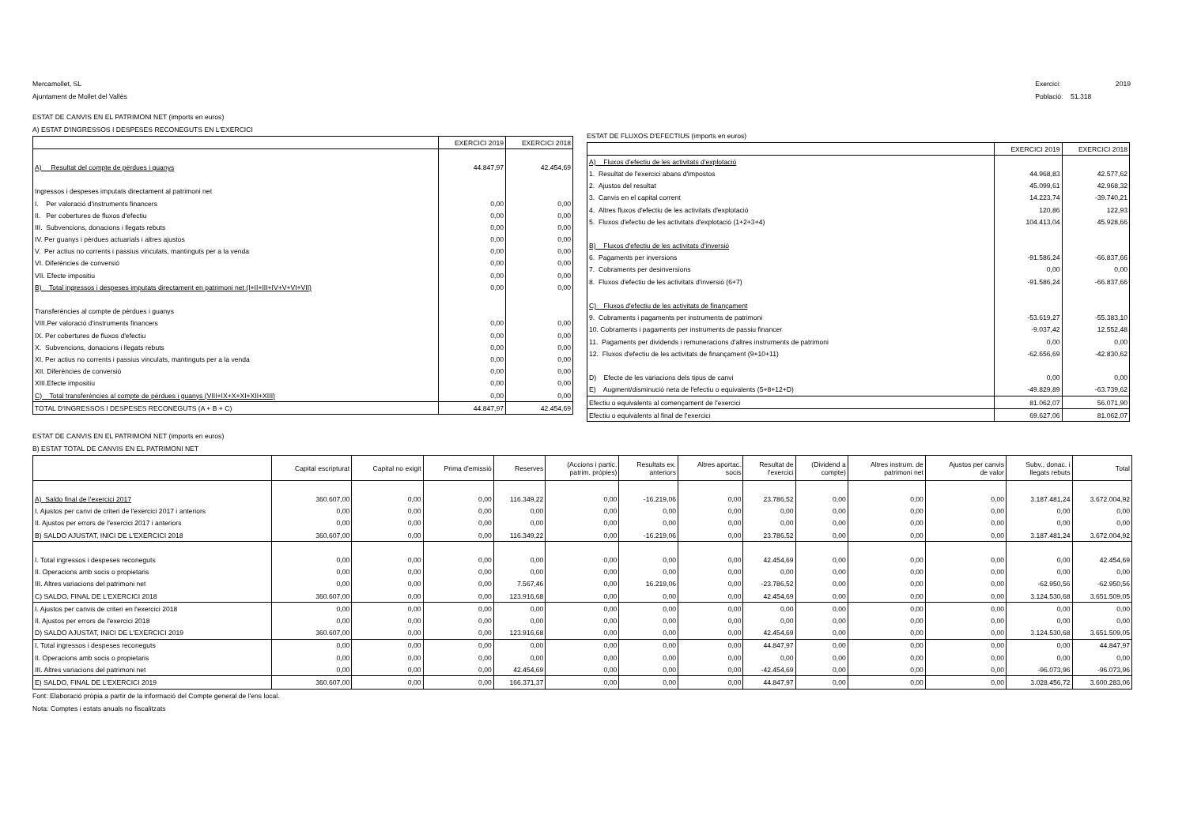Mercamollet, SL
Ajuntament de Mollet del Vallès
Exercici: 2019
Població: 51.318
ESTAT DE CANVIS EN EL PATRIMONI NET (imports en euros)
A) ESTAT D'INGRESSOS I DESPESES RECONEGUTS EN L'EXERCICI
| | EXERCICI 2019 | EXERCICI 2018 |
| --- | --- | --- |
| A) Resultat del compte de pèrdues i guanys | 44.847,97 | 42.454,69 |
| Ingressos i despeses imputats directament al patrimoni net | | |
| I. Per valoració d'instruments financers | 0,00 | 0,00 |
| II. Per cobertures de fluxos d'efectiu | 0,00 | 0,00 |
| III. Subvencions, donacions i llegats rebuts | 0,00 | 0,00 |
| IV. Per guanys i pèrdues actuarials i altres ajustos | 0,00 | 0,00 |
| V. Per actius no corrents i passius vinculats, mantinguts per a la venda | 0,00 | 0,00 |
| VI. Diferències de conversió | 0,00 | 0,00 |
| VII. Efecte impositiu | 0,00 | 0,00 |
| B) Total ingressos i despeses imputats directament en patrimoni net (I+II+III+IV+V+VI+VII) | 0,00 | 0,00 |
| Transferències al compte de pèrdues i guanys | | |
| VIII.Per valoració d'instruments financers | 0,00 | 0,00 |
| IX. Per cobertures de fluxos d'efectiu | 0,00 | 0,00 |
| X. Subvencions, donacions i llegats rebuts | 0,00 | 0,00 |
| XI. Per actius no corrents i passius vinculats, mantinguts per a la venda | 0,00 | 0,00 |
| XII. Diferències de conversió | 0,00 | 0,00 |
| XIII.Efecte impositiu | 0,00 | 0,00 |
| C) Total transferències al compte de pèrdues i guanys (VIII+IX+X+XI+XII+XIII) | 0,00 | 0,00 |
| TOTAL D'INGRESSOS I DESPESES RECONEGUTS (A + B + C) | 44.847,97 | 42.454,69 |
ESTAT DE FLUXOS D'EFECTIUS (imports en euros)
| | EXERCICI 2019 | EXERCICI 2018 |
| --- | --- | --- |
| A) Fluxos d'efectiu de les activitats d'explotació | | |
| 1. Resultat de l'exercici abans d'impostos | 44.968,83 | 42.577,62 |
| 2. Ajustos del resultat | 45.099,61 | 42.968,32 |
| 3. Canvis en el capital corrent | 14.223,74 | -39.740,21 |
| 4. Altres fluxos d'efectiu de les activitats d'explotació | 120,86 | 122,93 |
| 5. Fluxos d'efectiu de les activitats d'explotació (1+2+3+4) | 104.413,04 | 45.928,66 |
| B) Fluxos d'efectiu de les activitats d'inversió | | |
| 6. Pagaments per inversions | -91.586,24 | -66.837,66 |
| 7. Cobraments per desinversions | 0,00 | 0,00 |
| 8. Fluxos d'efectiu de les activitats d'inversió (6+7) | -91.586,24 | -66.837,66 |
| C) Fluxos d'efectiu de les activitats de finançament | | |
| 9. Cobraments i pagaments per instruments de patrimoni | -53.619,27 | -55.383,10 |
| 10. Cobraments i pagaments per instruments de passiu financer | -9.037,42 | 12.552,48 |
| 11. Pagaments per dividends i remuneracions d'altres instruments de patrimoni | 0,00 | 0,00 |
| 12. Fluxos d'efectiu de les activitats de finançament (9+10+11) | -62.656,69 | -42.830,62 |
| D) Efecte de les variacions dels tipus de canvi | 0,00 | 0,00 |
| E) Augment/disminució neta de l'efectiu o equivalents (5+8+12+D) | -49.829,89 | -63.739,62 |
| Efectiu o equivalents al començament de l'exercici | 81.062,07 | 56.071,90 |
| Efectiu o equivalents al final de l'exercici | 69.627,06 | 81.062,07 |
ESTAT DE CANVIS EN EL PATRIMONI NET (imports en euros)
B) ESTAT TOTAL DE CANVIS EN EL PATRIMONI NET
| | Capital escripturat | Capital no exigit | Prima d'emissió | Reserves | (Accions i partic. patrim. pròpies) | Resultats ex. anteriors | Altres aportac. socis | Resultat de l'exercici | (Dividend a compte) | Altres instrum. de patrimoni net | Ajustos per canvis de valor | Subv., donac. i llegats rebuts | Total |
| --- | --- | --- | --- | --- | --- | --- | --- | --- | --- | --- | --- | --- | --- |
| A) Saldo final de l'exercici 2017 | 360.607,00 | 0,00 | 0,00 | 116.349,22 | 0,00 | -16.219,06 | 0,00 | 23.786,52 | 0,00 | 0,00 | 0,00 | 3.187.481,24 | 3.672.004,92 |
| I. Ajustos per canvi de criteri de l'exercici 2017 i anteriors | 0,00 | 0,00 | 0,00 | 0,00 | 0,00 | 0,00 | 0,00 | 0,00 | 0,00 | 0,00 | 0,00 | 0,00 | 0,00 |
| II. Ajustos per errors de l'exercici 2017 i anteriors | 0,00 | 0,00 | 0,00 | 0,00 | 0,00 | 0,00 | 0,00 | 0,00 | 0,00 | 0,00 | 0,00 | 0,00 | 0,00 |
| B) SALDO AJUSTAT, INICI DE L'EXERCICI 2018 | 360.607,00 | 0,00 | 0,00 | 116.349,22 | 0,00 | -16.219,06 | 0,00 | 23.786,52 | 0,00 | 0,00 | 0,00 | 3.187.481,24 | 3.672.004,92 |
| I. Total ingressos i despeses reconeguts | 0,00 | 0,00 | 0,00 | 0,00 | 0,00 | 0,00 | 0,00 | 42.454,69 | 0,00 | 0,00 | 0,00 | 0,00 | 42.454,69 |
| II. Operacions amb socis o propietaris | 0,00 | 0,00 | 0,00 | 0,00 | 0,00 | 0,00 | 0,00 | 0,00 | 0,00 | 0,00 | 0,00 | 0,00 | 0,00 |
| III. Altres variacions del patrimoni net | 0,00 | 0,00 | 0,00 | 7.567,46 | 0,00 | 16.219,06 | 0,00 | -23.786,52 | 0,00 | 0,00 | 0,00 | -62.950,56 | -62.950,56 |
| C) SALDO, FINAL DE L'EXERCICI 2018 | 360.607,00 | 0,00 | 0,00 | 123.916,68 | 0,00 | 0,00 | 0,00 | 42.454,69 | 0,00 | 0,00 | 0,00 | 3.124.530,68 | 3.651.509,05 |
| I. Ajustos per canvis de criteri en l'exercici 2018 | 0,00 | 0,00 | 0,00 | 0,00 | 0,00 | 0,00 | 0,00 | 0,00 | 0,00 | 0,00 | 0,00 | 0,00 | 0,00 |
| II. Ajustos per errors de l'exercici 2018 | 0,00 | 0,00 | 0,00 | 0,00 | 0,00 | 0,00 | 0,00 | 0,00 | 0,00 | 0,00 | 0,00 | 0,00 | 0,00 |
| D) SALDO AJUSTAT, INICI DE L'EXERCICI 2019 | 360.607,00 | 0,00 | 0,00 | 123.916,68 | 0,00 | 0,00 | 0,00 | 42.454,69 | 0,00 | 0,00 | 0,00 | 3.124.530,68 | 3.651.509,05 |
| I. Total ingressos i despeses reconeguts | 0,00 | 0,00 | 0,00 | 0,00 | 0,00 | 0,00 | 0,00 | 44.847,97 | 0,00 | 0,00 | 0,00 | 0,00 | 44.847,97 |
| II. Operacions amb socis o propietaris | 0,00 | 0,00 | 0,00 | 0,00 | 0,00 | 0,00 | 0,00 | 0,00 | 0,00 | 0,00 | 0,00 | 0,00 | 0,00 |
| III. Altres variacions del patrimoni net | 0,00 | 0,00 | 0,00 | 42.454,69 | 0,00 | 0,00 | 0,00 | -42.454,69 | 0,00 | 0,00 | 0,00 | -96.073,96 | -96.073,96 |
| E) SALDO, FINAL DE L'EXERCICI 2019 | 360.607,00 | 0,00 | 0,00 | 166.371,37 | 0,00 | 0,00 | 0,00 | 44.847,97 | 0,00 | 0,00 | 0,00 | 3.028.456,72 | 3.600.283,06 |
Font: Elaboració pròpia a partir de la informació del Compte general de l'ens local.
Nota: Comptes i estats anuals no fiscalitzats